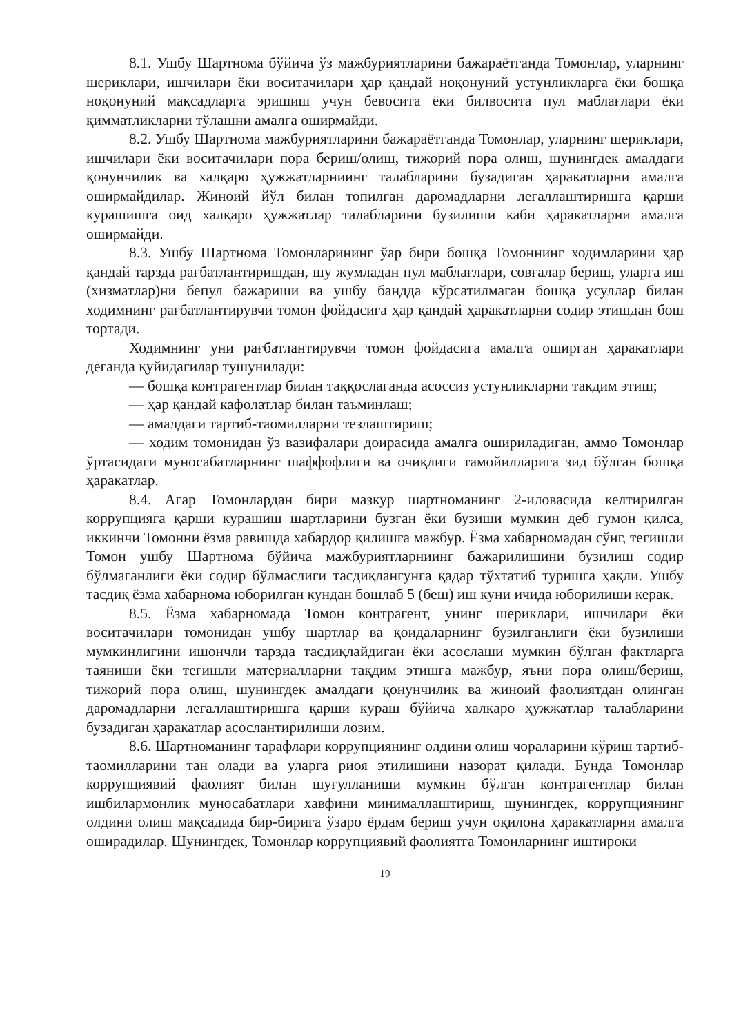8.1. Ушбу Шартнома бўйича ўз мажбуриятларини бажараётганда Томонлар, уларнинг шериклари, ишчилари ёки воситачилари ҳар қандай ноқонуний устунликларга ёки бошқа ноқонуний мақсадларга эришиш учун бевосита ёки билвосита пул маблағлари ёки қимматликларни тўлашни амалга оширмайди.
8.2. Ушбу Шартнома мажбуриятларини бажараётганда Томонлар, уларнинг шериклари, ишчилари ёки воситачилари пора бериш/олиш, тижорий пора олиш, шунингдек амалдаги қонунчилик ва халқаро ҳужжатларниинг талабларини бузадиган ҳаракатларни амалга оширмайдилар. Жиноий йўл билан топилган даромадларни легаллаштиришга қарши курашишга оид халқаро ҳужжатлар талабларини бузилиши каби ҳаракатларни амалга оширмайди.
8.3. Ушбу Шартнома Томонларининг ўар бири бошқа Томоннинг ходимларини ҳар қандай тарзда рағбатлантиришдан, шу жумладан пул маблағлари, совғалар бериш, уларга иш (хизматлар)ни бепул бажариши ва ушбу бандда кўрсатилмаган бошқа усуллар билан ходимнинг рағбатлантирувчи томон фойдасига ҳар қандай ҳаракатларни содир этишдан бош тортади.
Ходимнинг уни рағбатлантирувчи томон фойдасига амалга оширган ҳаракатлари деганда қуйидагилар тушунилади:
— бошқа контрагентлар билан таққослаганда асоссиз устунликларни такдим этиш;
— ҳар қандай кафолатлар билан таъминлаш;
— амалдаги тартиб-таомилларни тезлаштириш;
— ходим томонидан ўз вазифалари доирасида амалга ошириладиган, аммо Томонлар ўртасидаги муносабатларнинг шаффофлиги ва очиқлиги тамойилларига зид бўлган бошқа ҳаракатлар.
8.4. Агар Томонлардан бири мазкур шартноманинг 2-иловасида келтирилган коррупцияга қарши курашиш шартларини бузган ёки бузиши мумкин деб гумон қилса, иккинчи Томонни ёзма равишда хабардор қилишга мажбур. Ёзма хабарномадан сўнг, тегишли Томон ушбу Шартнома бўйича мажбуриятларниинг бажарилишини бузилиш содир бўлмаганлиги ёки содир бўлмаслиги тасдиқлангунга қадар тўхтатиб туришга ҳақли. Ушбу тасдиқ ёзма хабарнома юборилган кундан бошлаб 5 (беш) иш куни ичида юборилиши керак.
8.5. Ёзма хабарномада Томон контрагент, унинг шериклари, ишчилари ёки воситачилари томонидан ушбу шартлар ва қоидаларнинг бузилганлиги ёки бузилиши мумкинлигини ишончли тарзда тасдиқлайдиган ёки асослаши мумкин бўлган фактларга таяниши ёки тегишли материалларни тақдим этишга мажбур, яъни пора олиш/бериш, тижорий пора олиш, шунингдек амалдаги қонунчилик ва жиноий фаолиятдан олинган даромадларни легаллаштиришга қарши кураш бўйича халқаро ҳужжатлар талабларини бузадиган ҳаракатлар асослантирилиши лозим.
8.6. Шартноманинг тарафлари коррупциянинг олдини олиш чораларини кўриш тартиб-таомилларини тан олади ва уларга риоя этилишини назорат қилади. Бунда Томонлар коррупциявий фаолият билан шуғулланиши мумкин бўлган контрагентлар билан ишбилармонлик муносабатлари хавфини минималлаштириш, шунингдек, коррупциянинг олдини олиш мақсадида бир-бирига ўзаро ёрдам бериш учун оқилона ҳаракатларни амалга оширадилар. Шунингдек, Томонлар коррупциявий фаолиятга Томонларнинг иштироки
19